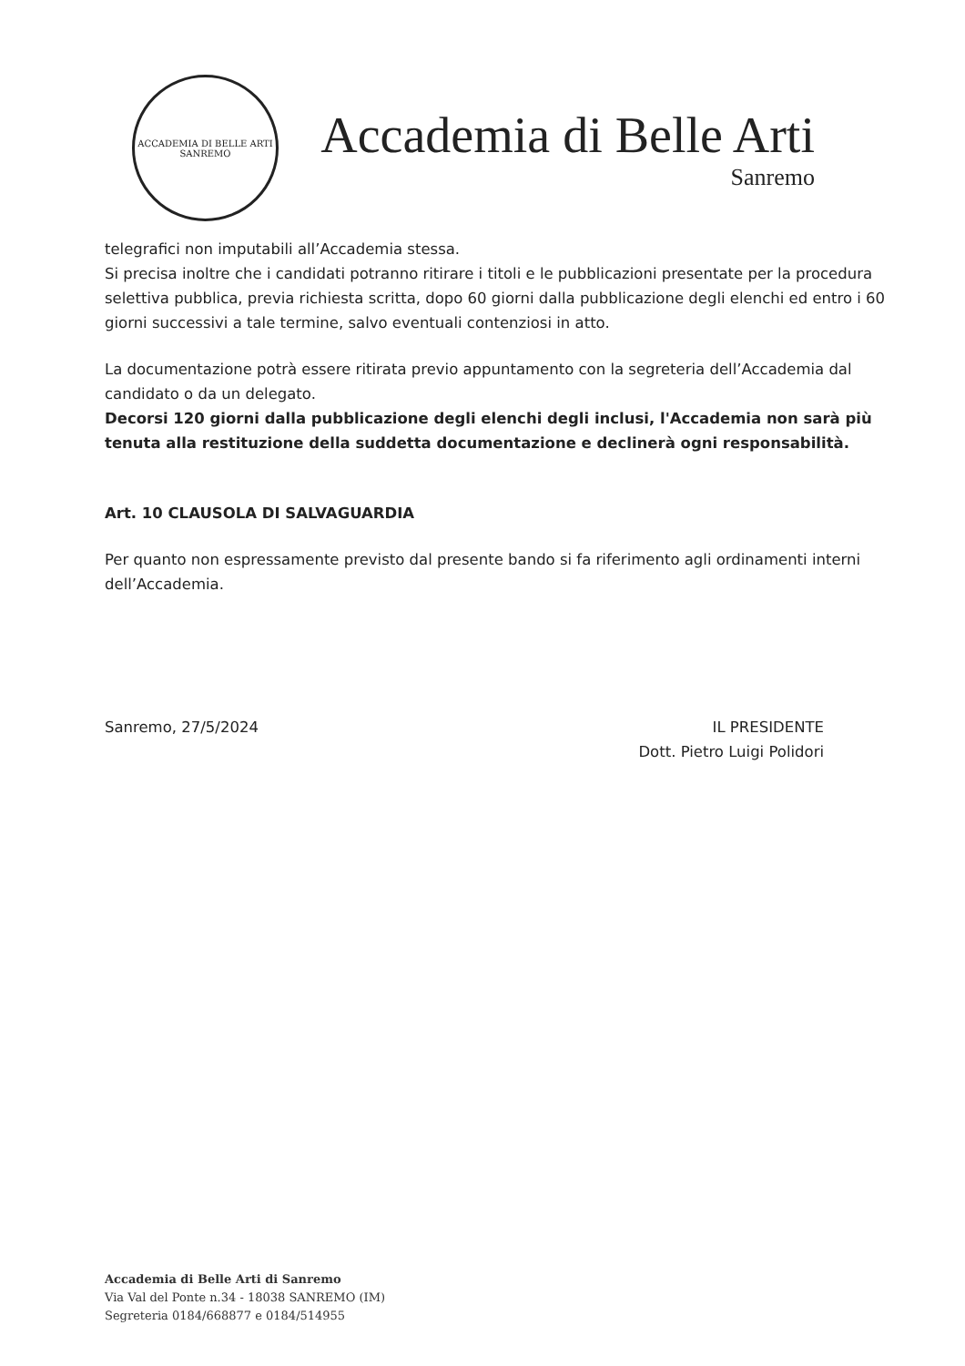ACCADEMIA DI BELLE ARTI
SANREMO
Accademia di Belle Arti
Sanremo
telegrafici non imputabili all’Accademia stessa.
Si precisa inoltre che i candidati potranno ritirare i titoli e le pubblicazioni presentate per la procedura selettiva pubblica, previa richiesta scritta, dopo 60 giorni dalla pubblicazione degli elenchi ed entro i 60 giorni successivi a tale termine, salvo eventuali contenziosi in atto.
La documentazione potrà essere ritirata previo appuntamento con la segreteria dell’Accademia dal candidato o da un delegato.
Decorsi 120 giorni dalla pubblicazione degli elenchi degli inclusi, l'Accademia non sarà più tenuta alla restituzione della suddetta documentazione e declinerà ogni responsabilità.
Art. 10 CLAUSOLA DI SALVAGUARDIA
Per quanto non espressamente previsto dal presente bando si fa riferimento agli ordinamenti interni dell’Accademia.
Sanremo, 27/5/2024 IL PRESIDENTE
Dott. Pietro Luigi Polidori
Accademia di Belle Arti di Sanremo
Via Val del Ponte n.34 - 18038 SANREMO (IM)
Segreteria 0184/668877 e 0184/514955